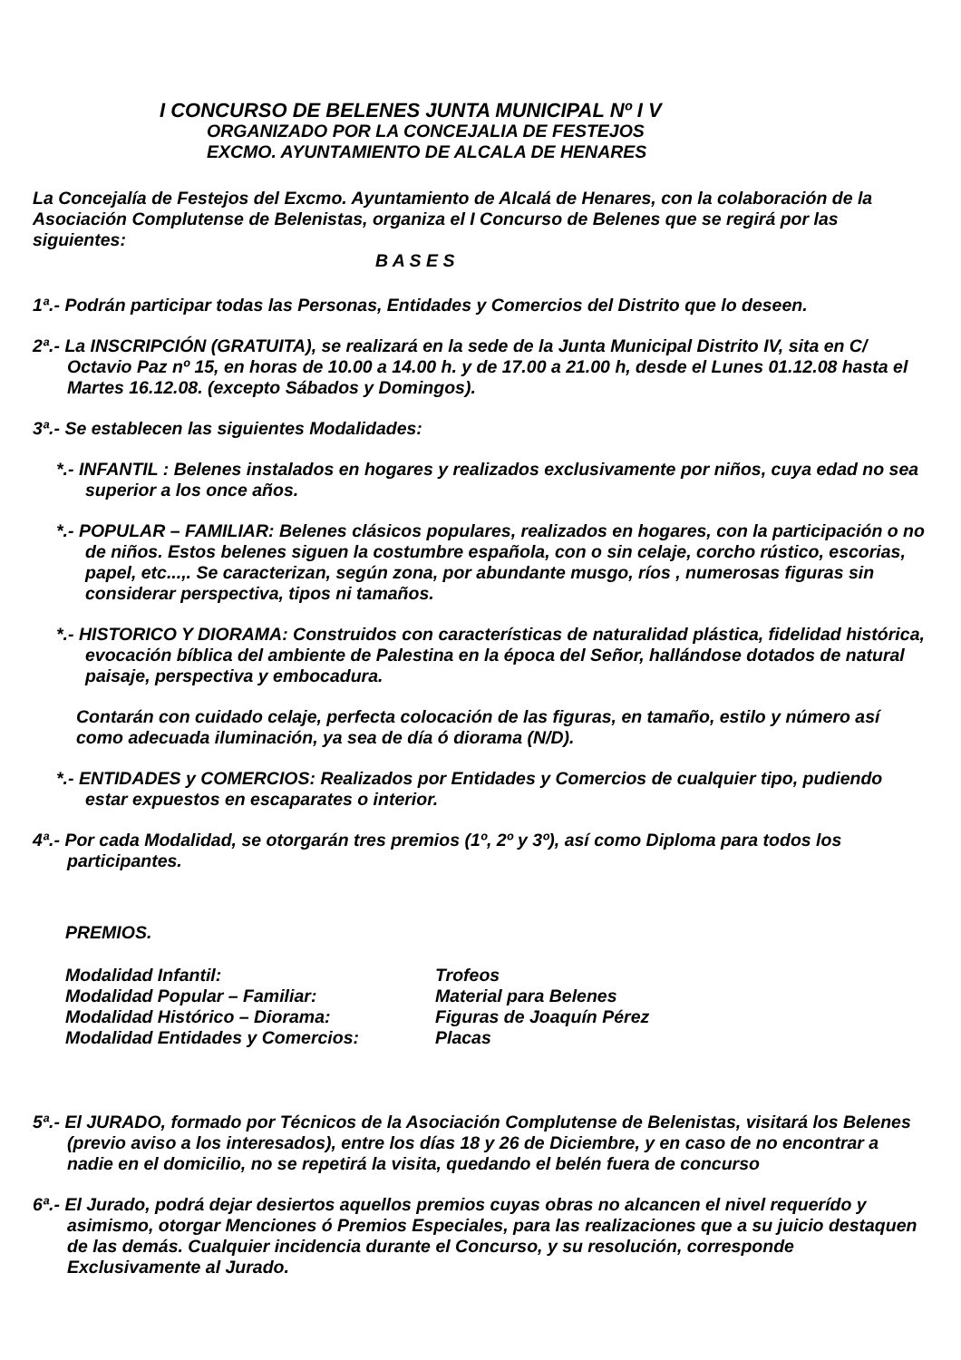I CONCURSO DE BELENES JUNTA MUNICIPAL Nº I V
ORGANIZADO POR LA CONCEJALIA DE FESTEJOS
EXCMO. AYUNTAMIENTO DE ALCALA DE HENARES
La Concejalía de Festejos del Excmo. Ayuntamiento de Alcalá de Henares, con la colaboración de la Asociación Complutense de Belenistas, organiza el I Concurso de Belenes que se regirá por las siguientes:
B A S E S
1ª.- Podrán participar todas las Personas, Entidades y Comercios del Distrito que lo deseen.
2ª.- La INSCRIPCIÓN (GRATUITA), se realizará en la sede de la Junta Municipal Distrito IV, sita en C/ Octavio Paz nº 15, en horas de 10.00 a 14.00 h. y de 17.00 a 21.00 h, desde el Lunes 01.12.08 hasta el Martes 16.12.08. (excepto Sábados y Domingos).
3ª.- Se establecen las siguientes Modalidades:
*.- INFANTIL : Belenes instalados en hogares y realizados exclusivamente por niños, cuya edad no sea superior a los once años.
*.- POPULAR – FAMILIAR: Belenes clásicos populares, realizados en hogares, con la participación o no de niños. Estos belenes siguen la costumbre española, con o sin celaje, corcho rústico, escorias, papel, etc...,. Se caracterizan, según zona, por abundante musgo, ríos , numerosas figuras sin considerar perspectiva, tipos ni tamaños.
*.- HISTORICO Y DIORAMA: Construidos con características de naturalidad plástica, fidelidad histórica, evocación bíblica del ambiente de Palestina en la época del Señor, hallándose dotados de natural paisaje, perspectiva y embocadura.
Contarán con cuidado celaje, perfecta colocación de las figuras, en tamaño, estilo y número así como adecuada iluminación, ya sea de día ó diorama (N/D).
*.- ENTIDADES y COMERCIOS: Realizados por Entidades y Comercios de cualquier tipo, pudiendo estar expuestos en escaparates o interior.
4ª.- Por cada Modalidad, se otorgarán tres premios (1º, 2º y 3º), así como Diploma para todos los participantes.
PREMIOS.
| Modalidad Infantil: | Trofeos |
| Modalidad Popular – Familiar: | Material para Belenes |
| Modalidad Histórico – Diorama: | Figuras de Joaquín Pérez |
| Modalidad Entidades y Comercios: | Placas |
5ª.- El JURADO, formado por Técnicos de la Asociación Complutense de Belenistas, visitará los Belenes (previo aviso a los interesados), entre los días 18 y 26 de Diciembre, y en caso de no encontrar a nadie en el domicilio, no se repetirá la visita, quedando el belén fuera de concurso
6ª.- El Jurado, podrá dejar desiertos aquellos premios cuyas obras no alcancen el nivel requerído y asimismo, otorgar Menciones ó Premios Especiales, para las realizaciones que a su juicio destaquen de las demás. Cualquier incidencia durante el Concurso, y su resolución, corresponde Exclusivamente al Jurado.